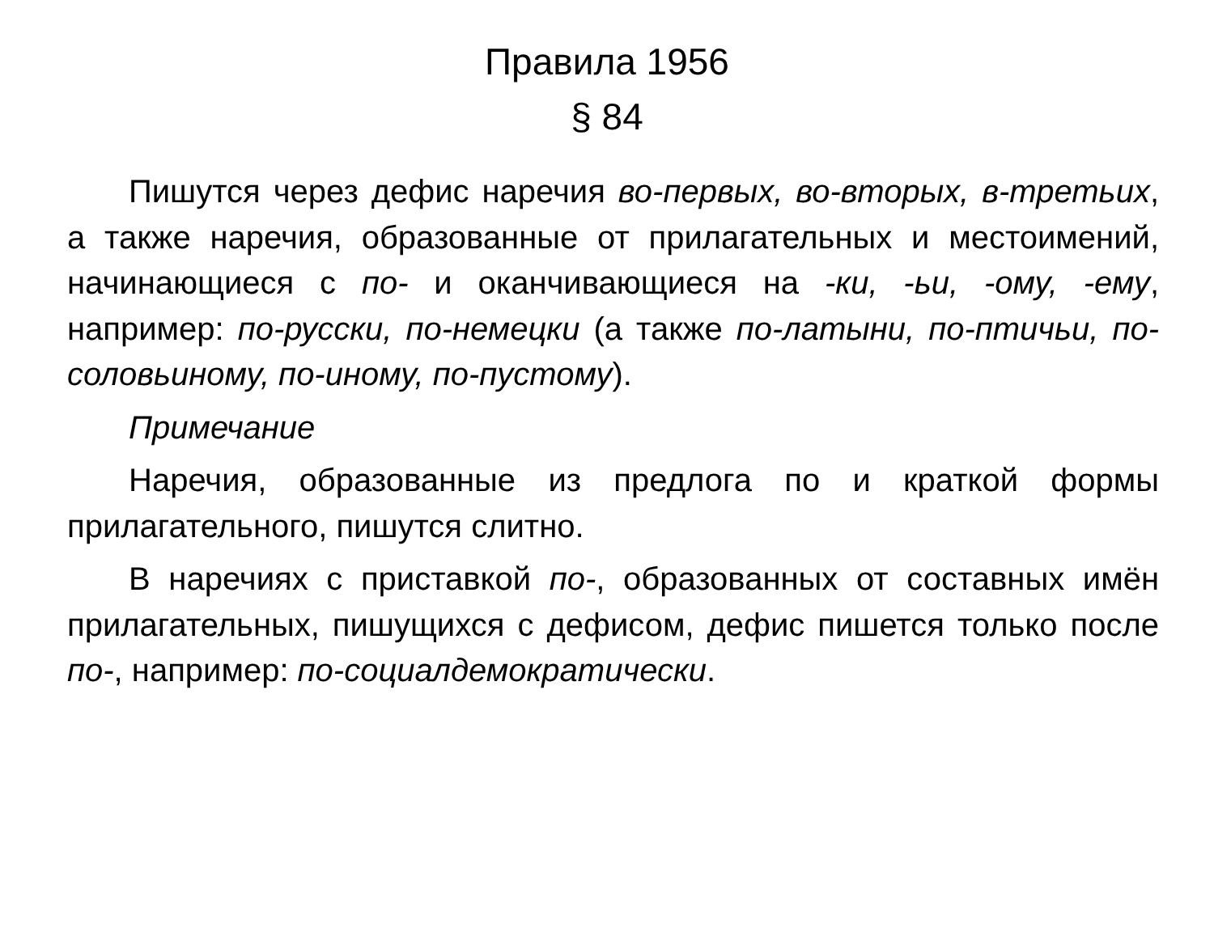Правила 1956
§ 84
Пишутся через дефис наречия во-первых, во-вторых, в-третьих, а также наречия, образованные от прилагательных и местоимений, начинающиеся с по- и оканчивающиеся на -ки, -ьи, -ому, -ему, например: по-русски, по-немецки (а также по-латыни, по-птичьи, по-соловьиному, по-иному, по-пустому).
Примечание
Наречия, образованные из предлога по и краткой формы прилагательного, пишутся слитно.
В наречиях с приставкой по-, образованных от составных имён прилагательных, пишущихся с дефисом, дефис пишется только после по-, например: по-социалдемократически.